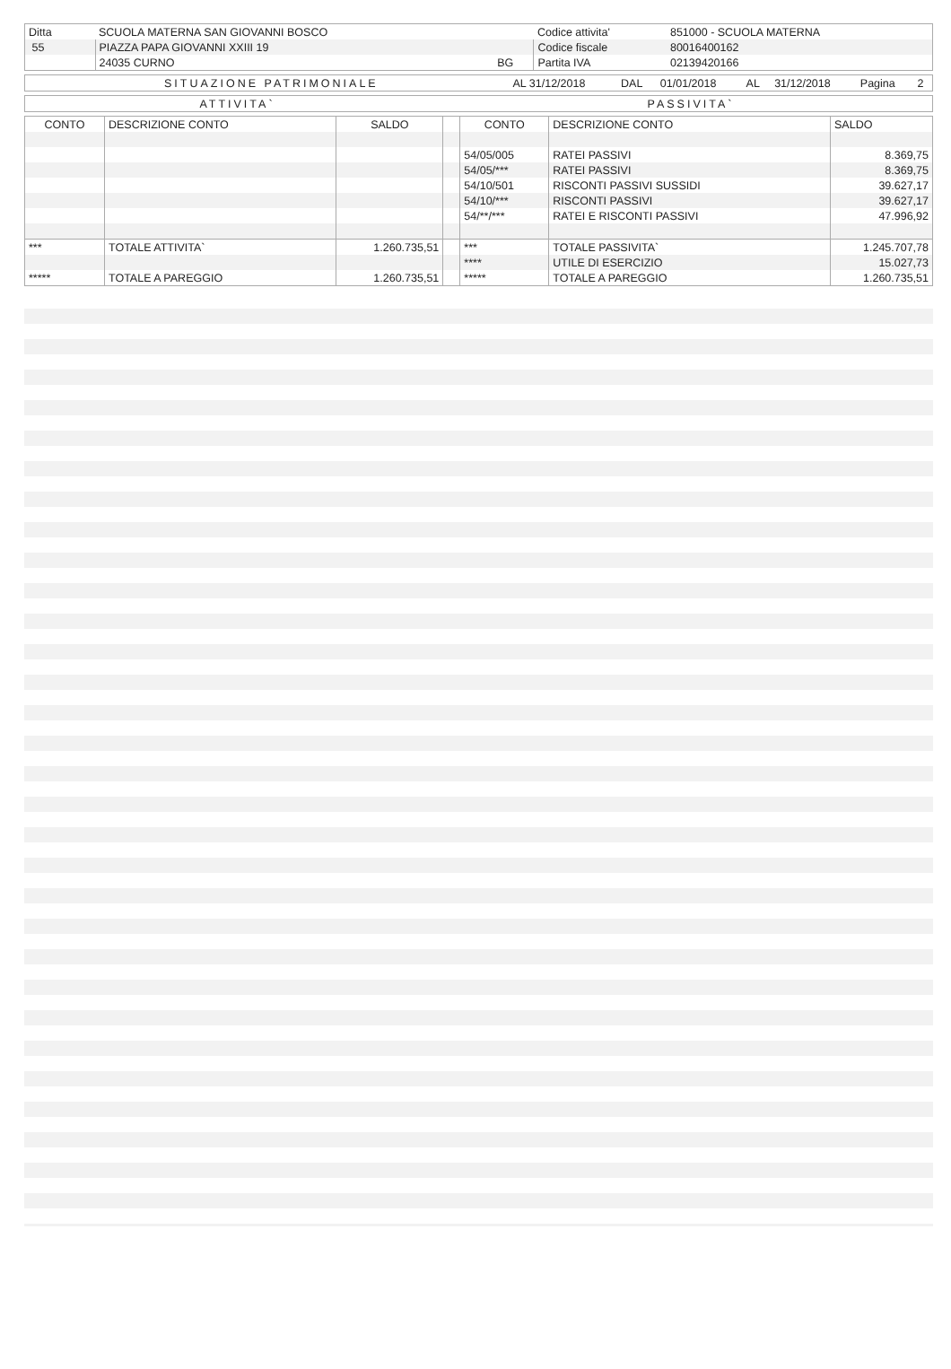| Ditta | SCUOLA MATERNA SAN GIOVANNI BOSCO | | Codice attivita' | 851000 - SCUOLA MATERNA |
| 55 | PIAZZA PAPA GIOVANNI XXIII 19 | | Codice fiscale | 80016400162 |
| | 24035 CURNO | BG | Partita IVA | 02139420166 |
| SITUAZIONE PATRIMONIALE | AL 31/12/2018 | DAL | 01/01/2018 | AL | 31/12/2018 | Pagina | 2 |
| ATTIVITA` | PASSIVITA` |
| CONTO | DESCRIZIONE CONTO | SALDO | | CONTO | DESCRIZIONE CONTO | SALDO |
| --- | --- | --- | --- | --- | --- | --- |
| | | | | 54/05/005 | RATEI PASSIVI | 8.369,75 |
| | | | | 54/05/*** | RATEI PASSIVI | 8.369,75 |
| | | | | 54/10/501 | RISCONTI PASSIVI SUSSIDI | 39.627,17 |
| | | | | 54/10/*** | RISCONTI PASSIVI | 39.627,17 |
| | | | | 54/**/*** | RATEI E RISCONTI PASSIVI | 47.996,92 |
| *** | TOTALE ATTIVITA` | 1.260.735,51 | | *** | TOTALE PASSIVITA` | 1.245.707,78 |
| | | | | **** | UTILE DI ESERCIZIO | 15.027,73 |
| ***** | TOTALE A PAREGGIO | 1.260.735,51 | | ***** | TOTALE A PAREGGIO | 1.260.735,51 |